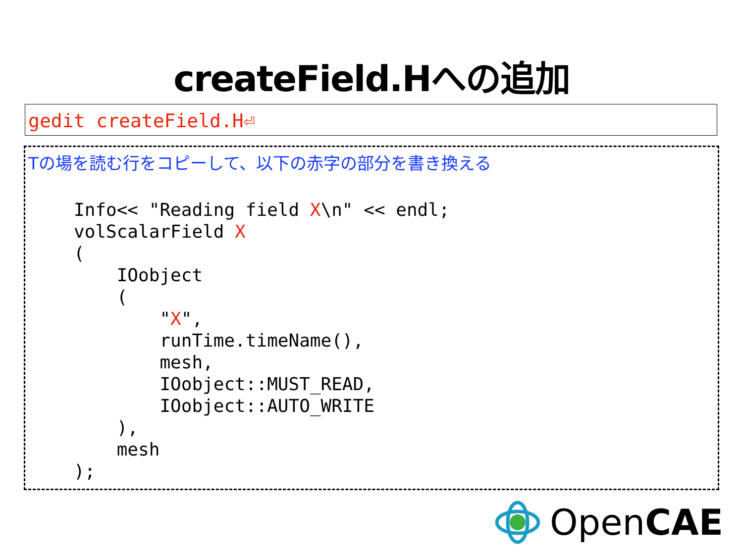createField.Hへの追加
gedit createField.H⏎
Tの場を読む行をコピーして、以下の赤字の部分を書き換える
Info<< "Reading field X\n" << endl;
volScalarField X
(
    IOobject
    (
        "X",
        runTime.timeName(),
        mesh,
        IOobject::MUST_READ,
        IOobject::AUTO_WRITE
    ),
    mesh
);
OpenCAE